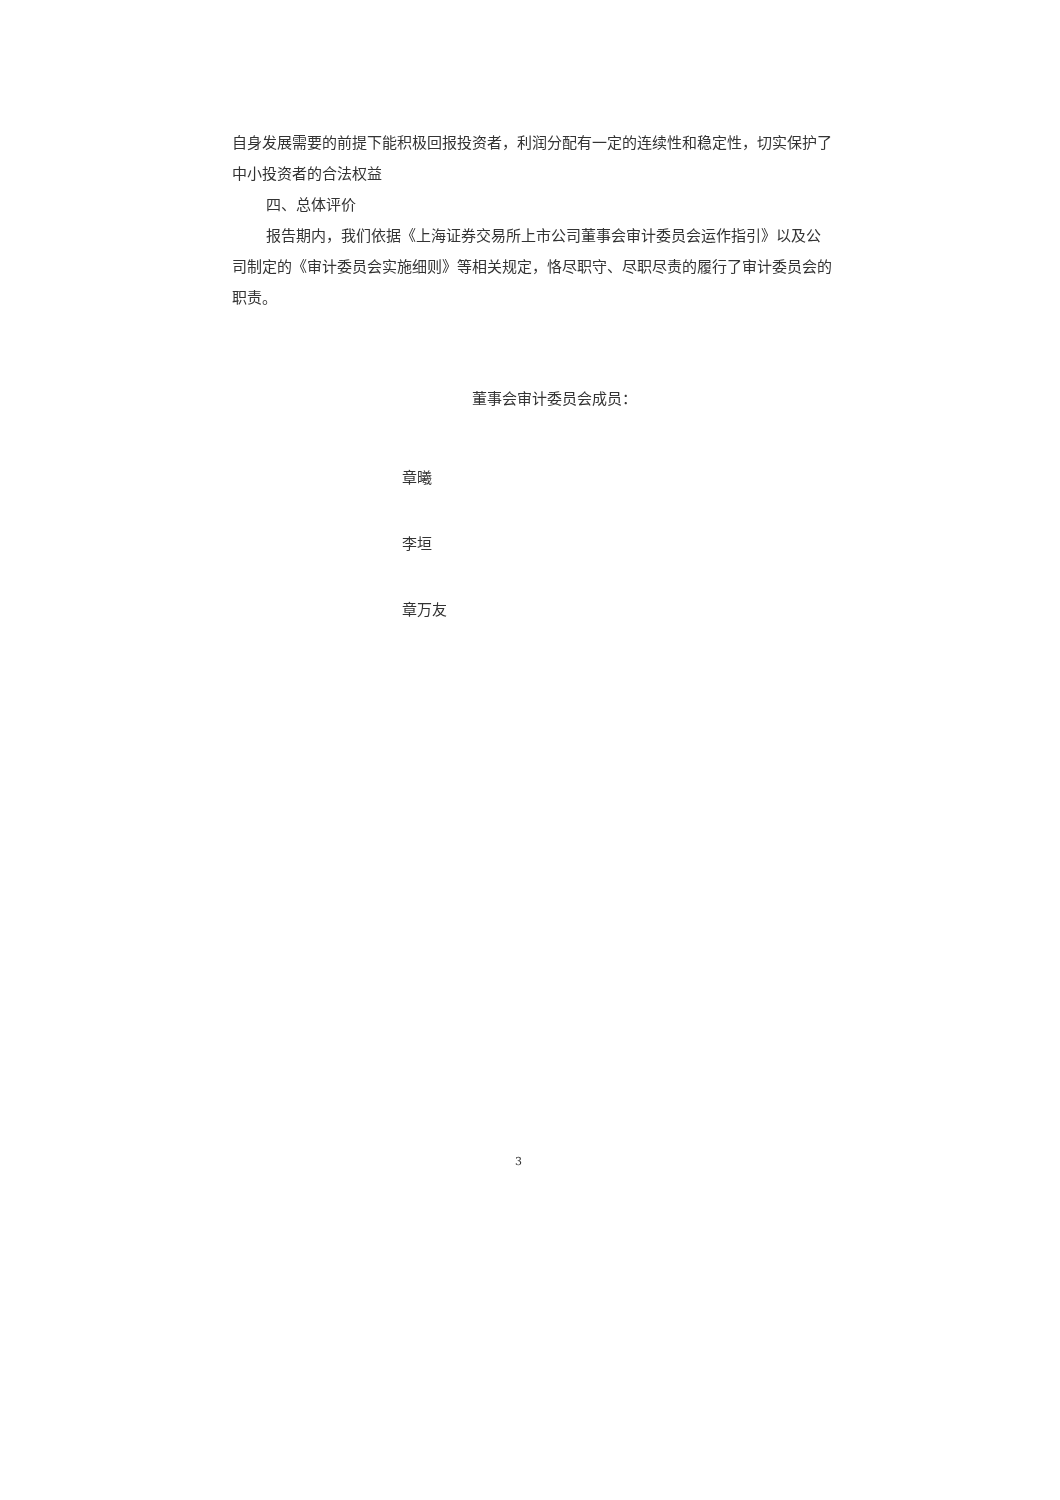自身发展需要的前提下能积极回报投资者，利润分配有一定的连续性和稳定性，切实保护了中小投资者的合法权益
四、总体评价
报告期内，我们依据《上海证券交易所上市公司董事会审计委员会运作指引》以及公司制定的《审计委员会实施细则》等相关规定，恪尽职守、尽职尽责的履行了审计委员会的职责。
董事会审计委员会成员：
章曦
李垣
章万友
3